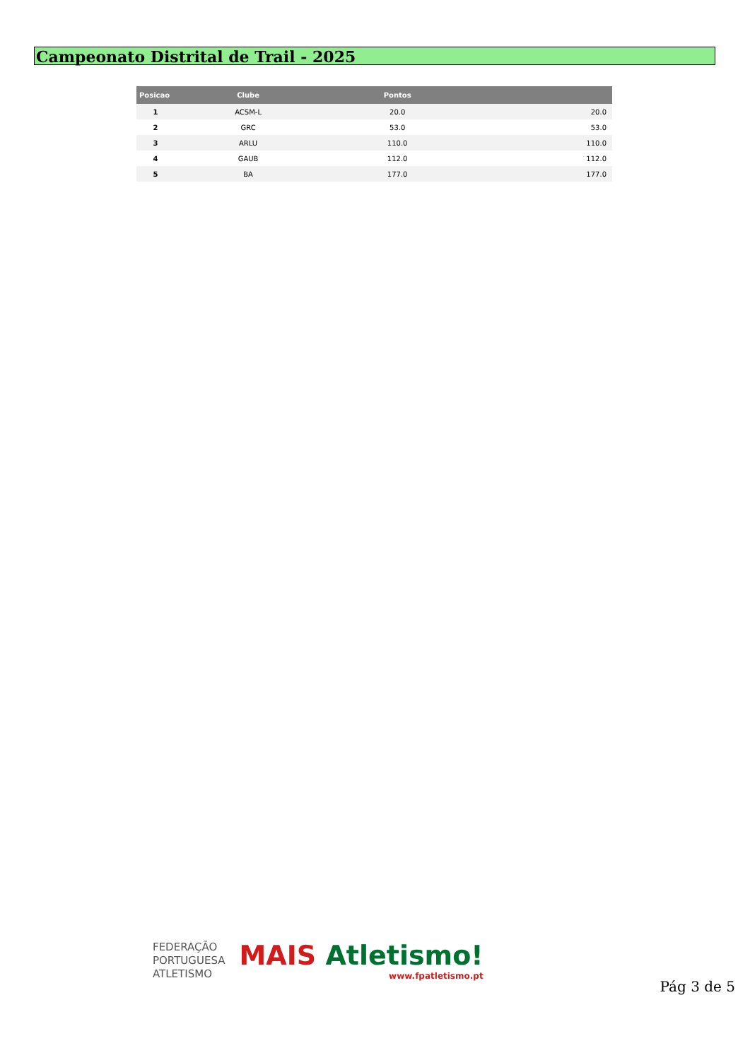Campeonato Distrital de Trail - 2025
| Posicao | Clube | Pontos | |
| --- | --- | --- | --- |
| 1 | ACSM-L | 20.0 | 20.0 |
| 2 | GRC | 53.0 | 53.0 |
| 3 | ARLU | 110.0 | 110.0 |
| 4 | GAUB | 112.0 | 112.0 |
| 5 | BA | 177.0 | 177.0 |
FEDERAÇÃO
PORTUGUESA
ATLETISMO
MAIS Atletismo!
www.fpatletismo.pt
Pág 3 de 5